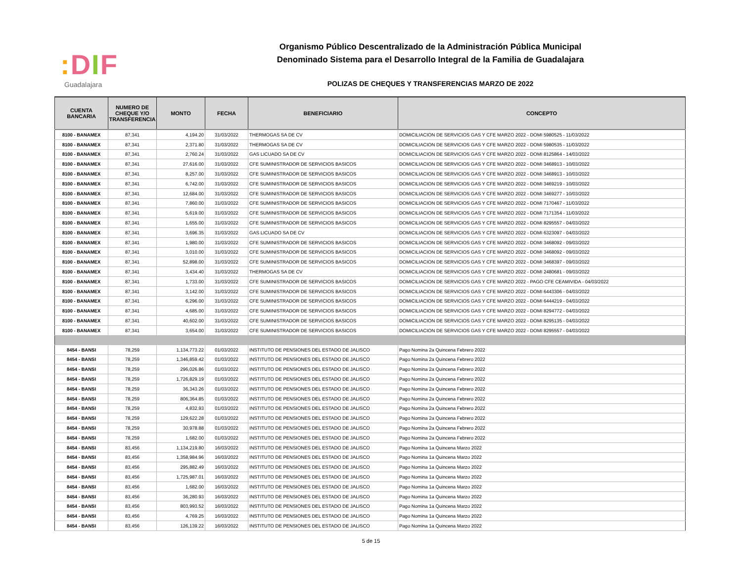: DIF
Guadalajara
Organismo Público Descentralizado de la Administración Pública Municipal
Denominado Sistema para el Desarrollo Integral de la Familia de Guadalajara
POLIZAS DE CHEQUES Y TRANSFERENCIAS MARZO DE 2022
| CUENTA BANCARIA | NUMERO DE CHEQUE Y/O TRANSFERENCIA | MONTO | FECHA | BENEFICIARIO | CONCEPTO |
| --- | --- | --- | --- | --- | --- |
| 8100 - BANAMEX | 87,341 | 4,194.20 | 31/03/2022 | THERMOGAS SA DE CV | DOMICILIACION DE SERVICIOS GAS Y CFE MARZO 2022 - DOMI 5980525 - 11/03/2022 |
| 8100 - BANAMEX | 87,341 | 2,371.80 | 31/03/2022 | THERMOGAS SA DE CV | DOMICILIACION DE SERVICIOS GAS Y CFE MARZO 2022 - DOMI 5980535 - 11/03/2022 |
| 8100 - BANAMEX | 87,341 | 2,760.24 | 31/03/2022 | GAS LICUADO SA DE CV | DOMICILIACION DE SERVICIOS GAS Y CFE MARZO 2022 - DOMI 8125864 - 14/03/2022 |
| 8100 - BANAMEX | 87,341 | 27,616.00 | 31/03/2022 | CFE SUMINISTRADOR DE SERVICIOS BASICOS | DOMICILIACION DE SERVICIOS GAS Y CFE MARZO 2022 - DOMI 3468913 - 10/03/2022 |
| 8100 - BANAMEX | 87,341 | 8,257.00 | 31/03/2022 | CFE SUMINISTRADOR DE SERVICIOS BASICOS | DOMICILIACION DE SERVICIOS GAS Y CFE MARZO 2022 - DOMI 3468913 - 10/03/2022 |
| 8100 - BANAMEX | 87,341 | 6,742.00 | 31/03/2022 | CFE SUMINISTRADOR DE SERVICIOS BASICOS | DOMICILIACION DE SERVICIOS GAS Y CFE MARZO 2022 - DOMI 3469219 - 10/03/2022 |
| 8100 - BANAMEX | 87,341 | 12,684.00 | 31/03/2022 | CFE SUMINISTRADOR DE SERVICIOS BASICOS | DOMICILIACION DE SERVICIOS GAS Y CFE MARZO 2022 - DOMI 3469277 - 10/03/2022 |
| 8100 - BANAMEX | 87,341 | 7,860.00 | 31/03/2022 | CFE SUMINISTRADOR DE SERVICIOS BASICOS | DOMICILIACION DE SERVICIOS GAS Y CFE MARZO 2022 - DOMI 7170467 - 11/03/2022 |
| 8100 - BANAMEX | 87,341 | 5,619.00 | 31/03/2022 | CFE SUMINISTRADOR DE SERVICIOS BASICOS | DOMICILIACION DE SERVICIOS GAS Y CFE MARZO 2022 - DOMI 7171354 - 11/03/2022 |
| 8100 - BANAMEX | 87,341 | 1,655.00 | 31/03/2022 | CFE SUMINISTRADOR DE SERVICIOS BASICOS | DOMICILIACION DE SERVICIOS GAS Y CFE MARZO 2022 - DOMI 8295557 - 04/03/2022 |
| 8100 - BANAMEX | 87,341 | 3,696.35 | 31/03/2022 | GAS LICUADO SA DE CV | DOMICILIACION DE SERVICIOS GAS Y CFE MARZO 2022 - DOMI 6323097 - 04/03/2022 |
| 8100 - BANAMEX | 87,341 | 1,980.00 | 31/03/2022 | CFE SUMINISTRADOR DE SERVICIOS BASICOS | DOMICILIACION DE SERVICIOS GAS Y CFE MARZO 2022 - DOMI 3468092 - 09/03/2022 |
| 8100 - BANAMEX | 87,341 | 3,010.00 | 31/03/2022 | CFE SUMINISTRADOR DE SERVICIOS BASICOS | DOMICILIACION DE SERVICIOS GAS Y CFE MARZO 2022 - DOMI 3468092 - 09/03/2022 |
| 8100 - BANAMEX | 87,341 | 52,898.00 | 31/03/2022 | CFE SUMINISTRADOR DE SERVICIOS BASICOS | DOMICILIACION DE SERVICIOS GAS Y CFE MARZO 2022 - DOMI 3468397 - 09/03/2022 |
| 8100 - BANAMEX | 87,341 | 3,434.40 | 31/03/2022 | THERMOGAS SA DE CV | DOMICILIACION DE SERVICIOS GAS Y CFE MARZO 2022 - DOMI 2480681 - 09/03/2022 |
| 8100 - BANAMEX | 87,341 | 1,733.00 | 31/03/2022 | CFE SUMINISTRADOR DE SERVICIOS BASICOS | DOMICILIACION DE SERVICIOS GAS Y CFE MARZO 2022 - PAGO CFE CEAMIVIDA - 04/03/2022 |
| 8100 - BANAMEX | 87,341 | 3,142.00 | 31/03/2022 | CFE SUMINISTRADOR DE SERVICIOS BASICOS | DOMICILIACION DE SERVICIOS GAS Y CFE MARZO 2022 - DOMI 6443306 - 04/03/2022 |
| 8100 - BANAMEX | 87,341 | 6,296.00 | 31/03/2022 | CFE SUMINISTRADOR DE SERVICIOS BASICOS | DOMICILIACION DE SERVICIOS GAS Y CFE MARZO 2022 - DOMI 6444219 - 04/03/2022 |
| 8100 - BANAMEX | 87,341 | 4,685.00 | 31/03/2022 | CFE SUMINISTRADOR DE SERVICIOS BASICOS | DOMICILIACION DE SERVICIOS GAS Y CFE MARZO 2022 - DOMI 8294772 - 04/03/2022 |
| 8100 - BANAMEX | 87,341 | 40,602.00 | 31/03/2022 | CFE SUMINISTRADOR DE SERVICIOS BASICOS | DOMICILIACION DE SERVICIOS GAS Y CFE MARZO 2022 - DOMI 8295135 - 04/03/2022 |
| 8100 - BANAMEX | 87,341 | 3,654.00 | 31/03/2022 | CFE SUMINISTRADOR DE SERVICIOS BASICOS | DOMICILIACION DE SERVICIOS GAS Y CFE MARZO 2022 - DOMI 8295557 - 04/03/2022 |
| 8454 - BANSI | 78,259 | 1,134,773.22 | 01/03/2022 | INSTITUTO DE PENSIONES DEL ESTADO DE JALISCO | Pago Nomina 2a Quincena Febrero 2022 |
| 8454 - BANSI | 78,259 | 1,346,859.42 | 01/03/2022 | INSTITUTO DE PENSIONES DEL ESTADO DE JALISCO | Pago Nomina 2a Quincena Febrero 2022 |
| 8454 - BANSI | 78,259 | 296,026.86 | 01/03/2022 | INSTITUTO DE PENSIONES DEL ESTADO DE JALISCO | Pago Nomina 2a Quincena Febrero 2022 |
| 8454 - BANSI | 78,259 | 1,726,829.19 | 01/03/2022 | INSTITUTO DE PENSIONES DEL ESTADO DE JALISCO | Pago Nomina 2a Quincena Febrero 2022 |
| 8454 - BANSI | 78,259 | 36,343.26 | 01/03/2022 | INSTITUTO DE PENSIONES DEL ESTADO DE JALISCO | Pago Nomina 2a Quincena Febrero 2022 |
| 8454 - BANSI | 78,259 | 806,364.85 | 01/03/2022 | INSTITUTO DE PENSIONES DEL ESTADO DE JALISCO | Pago Nomina 2a Quincena Febrero 2022 |
| 8454 - BANSI | 78,259 | 4,832.93 | 01/03/2022 | INSTITUTO DE PENSIONES DEL ESTADO DE JALISCO | Pago Nomina 2a Quincena Febrero 2022 |
| 8454 - BANSI | 78,259 | 129,622.28 | 01/03/2022 | INSTITUTO DE PENSIONES DEL ESTADO DE JALISCO | Pago Nomina 2a Quincena Febrero 2022 |
| 8454 - BANSI | 78,259 | 30,978.88 | 01/03/2022 | INSTITUTO DE PENSIONES DEL ESTADO DE JALISCO | Pago Nomina 2a Quincena Febrero 2022 |
| 8454 - BANSI | 78,259 | 1,682.00 | 01/03/2022 | INSTITUTO DE PENSIONES DEL ESTADO DE JALISCO | Pago Nomina 2a Quincena Febrero 2022 |
| 8454 - BANSI | 83,456 | 1,134,219.80 | 16/03/2022 | INSTITUTO DE PENSIONES DEL ESTADO DE JALISCO | Pago Nomina 1a Quincena Marzo 2022 |
| 8454 - BANSI | 83,456 | 1,358,984.96 | 16/03/2022 | INSTITUTO DE PENSIONES DEL ESTADO DE JALISCO | Pago Nomina 1a Quincena Marzo 2022 |
| 8454 - BANSI | 83,456 | 295,882.49 | 16/03/2022 | INSTITUTO DE PENSIONES DEL ESTADO DE JALISCO | Pago Nomina 1a Quincena Marzo 2022 |
| 8454 - BANSI | 83,456 | 1,725,987.01 | 16/03/2022 | INSTITUTO DE PENSIONES DEL ESTADO DE JALISCO | Pago Nomina 1a Quincena Marzo 2022 |
| 8454 - BANSI | 83,456 | 1,682.00 | 16/03/2022 | INSTITUTO DE PENSIONES DEL ESTADO DE JALISCO | Pago Nomina 1a Quincena Marzo 2022 |
| 8454 - BANSI | 83,456 | 36,280.93 | 16/03/2022 | INSTITUTO DE PENSIONES DEL ESTADO DE JALISCO | Pago Nomina 1a Quincena Marzo 2022 |
| 8454 - BANSI | 83,456 | 803,993.52 | 16/03/2022 | INSTITUTO DE PENSIONES DEL ESTADO DE JALISCO | Pago Nomina 1a Quincena Marzo 2022 |
| 8454 - BANSI | 83,456 | 4,769.25 | 16/03/2022 | INSTITUTO DE PENSIONES DEL ESTADO DE JALISCO | Pago Nomina 1a Quincena Marzo 2022 |
| 8454 - BANSI | 83,456 | 126,139.22 | 16/03/2022 | INSTITUTO DE PENSIONES DEL ESTADO DE JALISCO | Pago Nomina 1a Quincena Marzo 2022 |
5 de 15